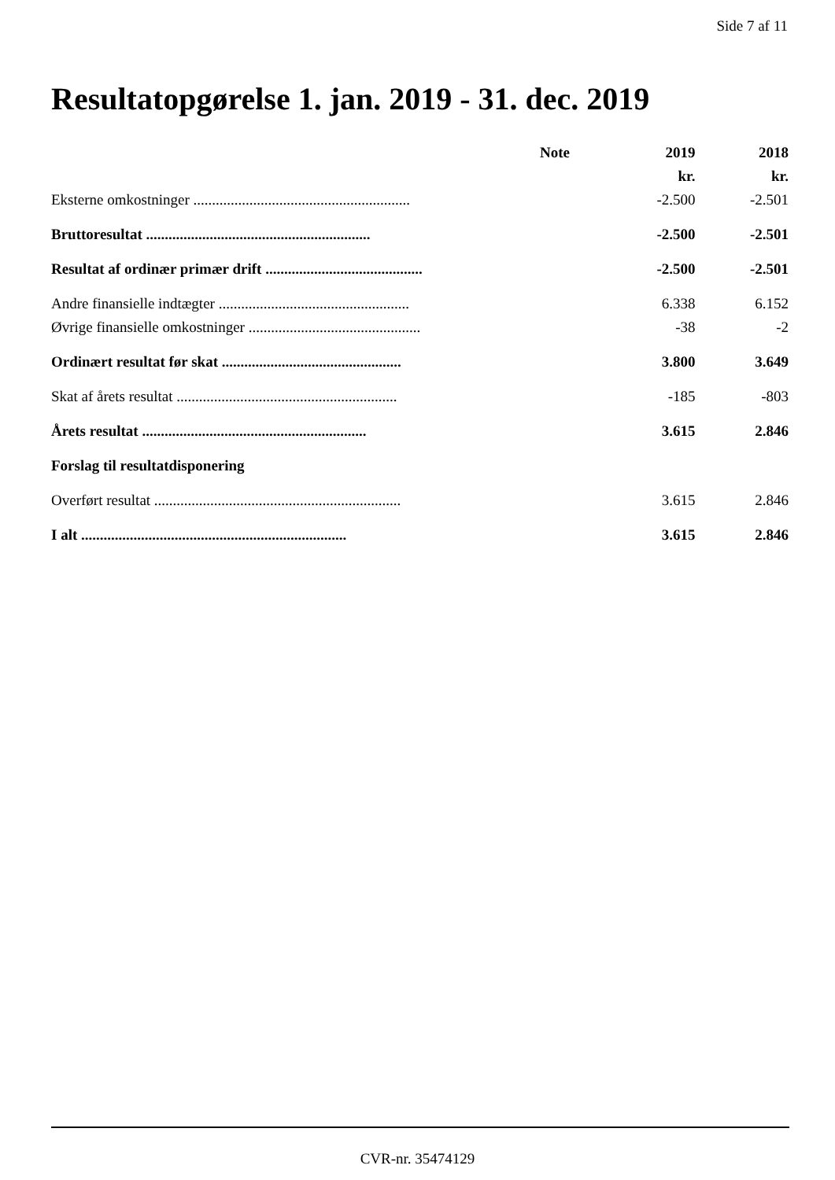Side 7 af 11
Resultatopgørelse 1. jan. 2019 - 31. dec. 2019
| | Note | 2019 | 2018 |
| --- | --- | --- | --- |
| | | kr. | kr. |
| Eksterne omkostninger .......................................................... | | -2.500 | -2.501 |
| Bruttoresultat ............................................................ | | -2.500 | -2.501 |
| Resultat af ordinær primær drift .......................................... | | -2.500 | -2.501 |
| Andre finansielle indtægter ................................................... | | 6.338 | 6.152 |
| Øvrige finansielle omkostninger .............................................. | | -38 | -2 |
| Ordinært resultat før skat ................................................ | | 3.800 | 3.649 |
| Skat af årets resultat ........................................................... | | -185 | -803 |
| Årets resultat ............................................................ | | 3.615 | 2.846 |
| Forslag til resultatdisponering | | | |
| Overført resultat .................................................................. | | 3.615 | 2.846 |
| I alt ....................................................................... | | 3.615 | 2.846 |
CVR-nr. 35474129